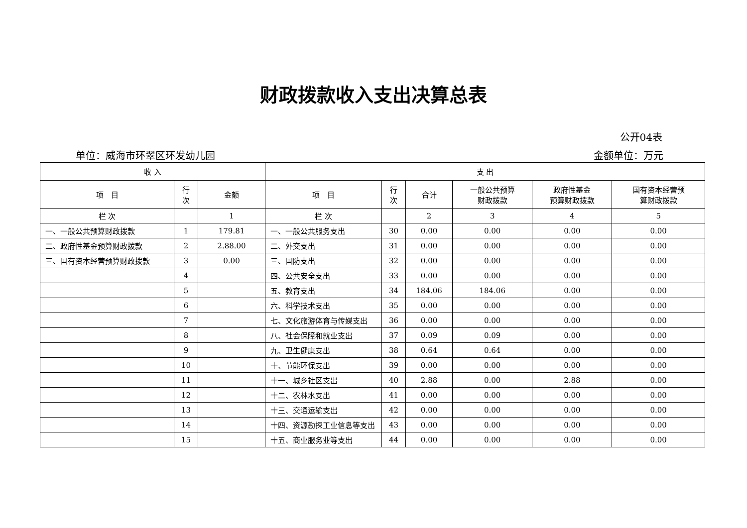财政拨款收入支出决算总表
公开04表
单位：威海市环翠区环发幼儿园 金额单位：万元
| 收 入 | | | 支 出 | | | | | |
| --- | --- | --- | --- | --- | --- | --- | --- | --- |
| 项 目 | 行 次 | 金额 | 项 目 | 行 次 | 合计 | 一般公共预算 财政拨款 | 政府性基金 预算财政拨款 | 国有资本经营预 算财政拨款 |
| 栏 次 | | 1 | 栏 次 | | 2 | 3 | 4 | 5 |
| 一、一般公共预算财政拨款 | 1 | 179.81 | 一、一般公共服务支出 | 30 | 0.00 | 0.00 | 0.00 | 0.00 |
| 二、政府性基金预算财政拨款 | 2 | 2.88.00 | 二、外交支出 | 31 | 0.00 | 0.00 | 0.00 | 0.00 |
| 三、国有资本经营预算财政拨款 | 3 | 0.00 | 三、国防支出 | 32 | 0.00 | 0.00 | 0.00 | 0.00 |
| | 4 | | 四、公共安全支出 | 33 | 0.00 | 0.00 | 0.00 | 0.00 |
| | 5 | | 五、教育支出 | 34 | 184.06 | 184.06 | 0.00 | 0.00 |
| | 6 | | 六、科学技术支出 | 35 | 0.00 | 0.00 | 0.00 | 0.00 |
| | 7 | | 七、文化旅游体育与传媒支出 | 36 | 0.00 | 0.00 | 0.00 | 0.00 |
| | 8 | | 八、社会保障和就业支出 | 37 | 0.09 | 0.09 | 0.00 | 0.00 |
| | 9 | | 九、卫生健康支出 | 38 | 0.64 | 0.64 | 0.00 | 0.00 |
| | 10 | | 十、节能环保支出 | 39 | 0.00 | 0.00 | 0.00 | 0.00 |
| | 11 | | 十一、城乡社区支出 | 40 | 2.88 | 0.00 | 2.88 | 0.00 |
| | 12 | | 十二、农林水支出 | 41 | 0.00 | 0.00 | 0.00 | 0.00 |
| | 13 | | 十三、交通运输支出 | 42 | 0.00 | 0.00 | 0.00 | 0.00 |
| | 14 | | 十四、资源勘探工业信息等支出 | 43 | 0.00 | 0.00 | 0.00 | 0.00 |
| | 15 | | 十五、商业服务业等支出 | 44 | 0.00 | 0.00 | 0.00 | 0.00 |